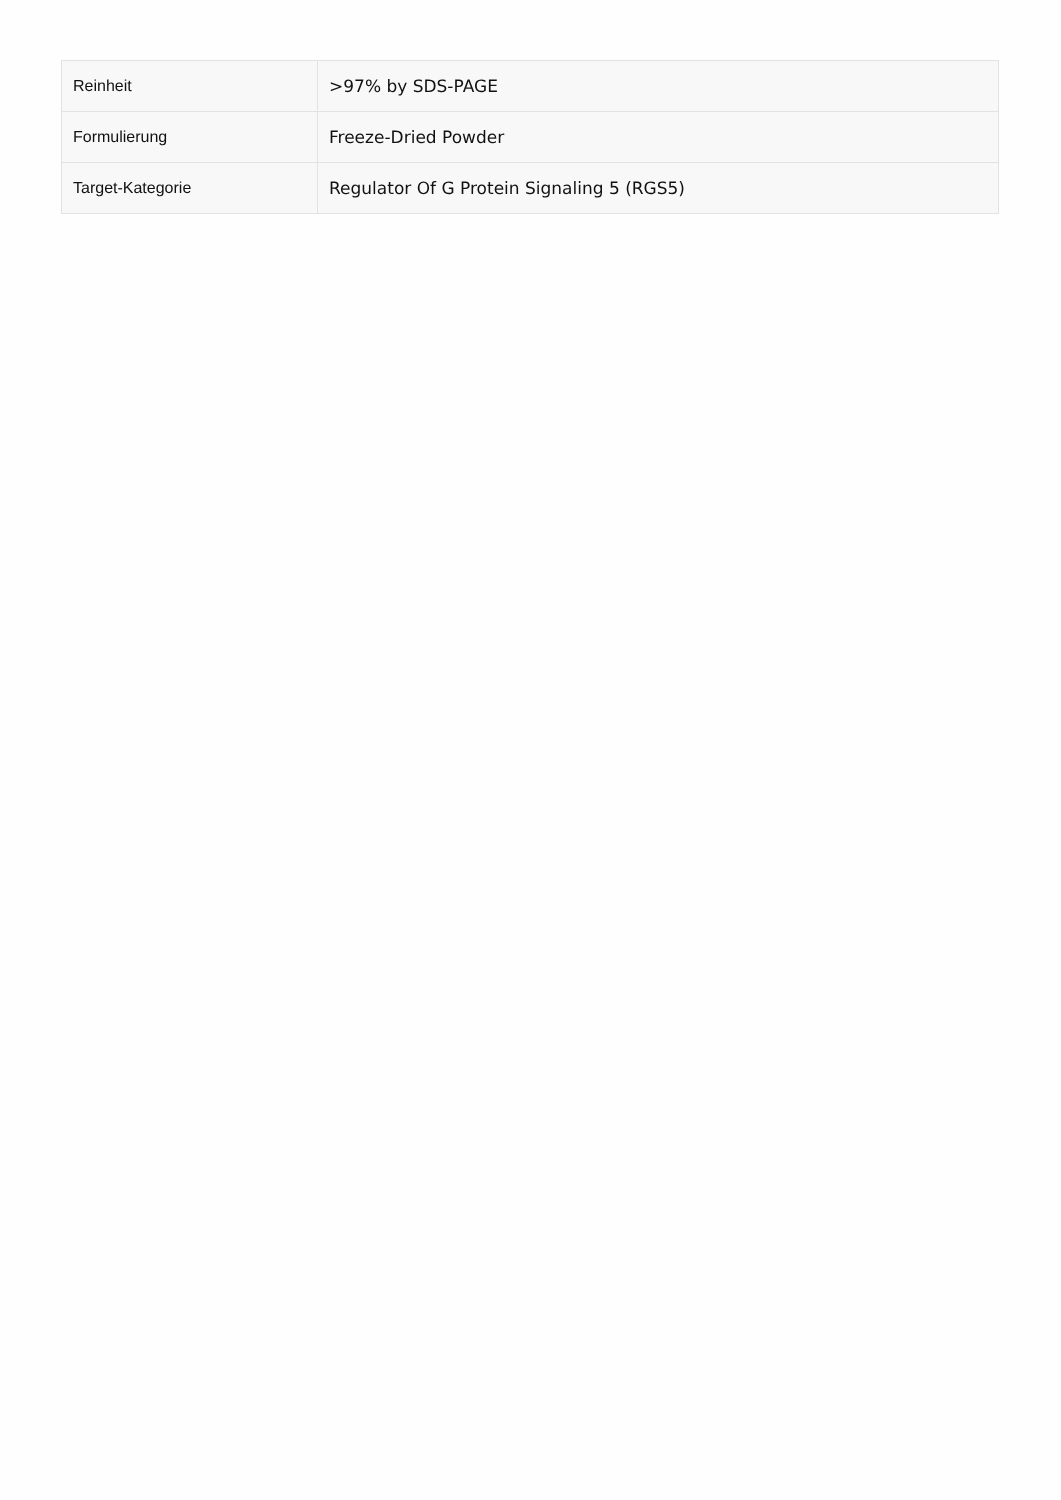| Reinheit | >97% by SDS-PAGE |
| Formulierung | Freeze-Dried Powder |
| Target-Kategorie | Regulator Of G Protein Signaling 5 (RGS5) |